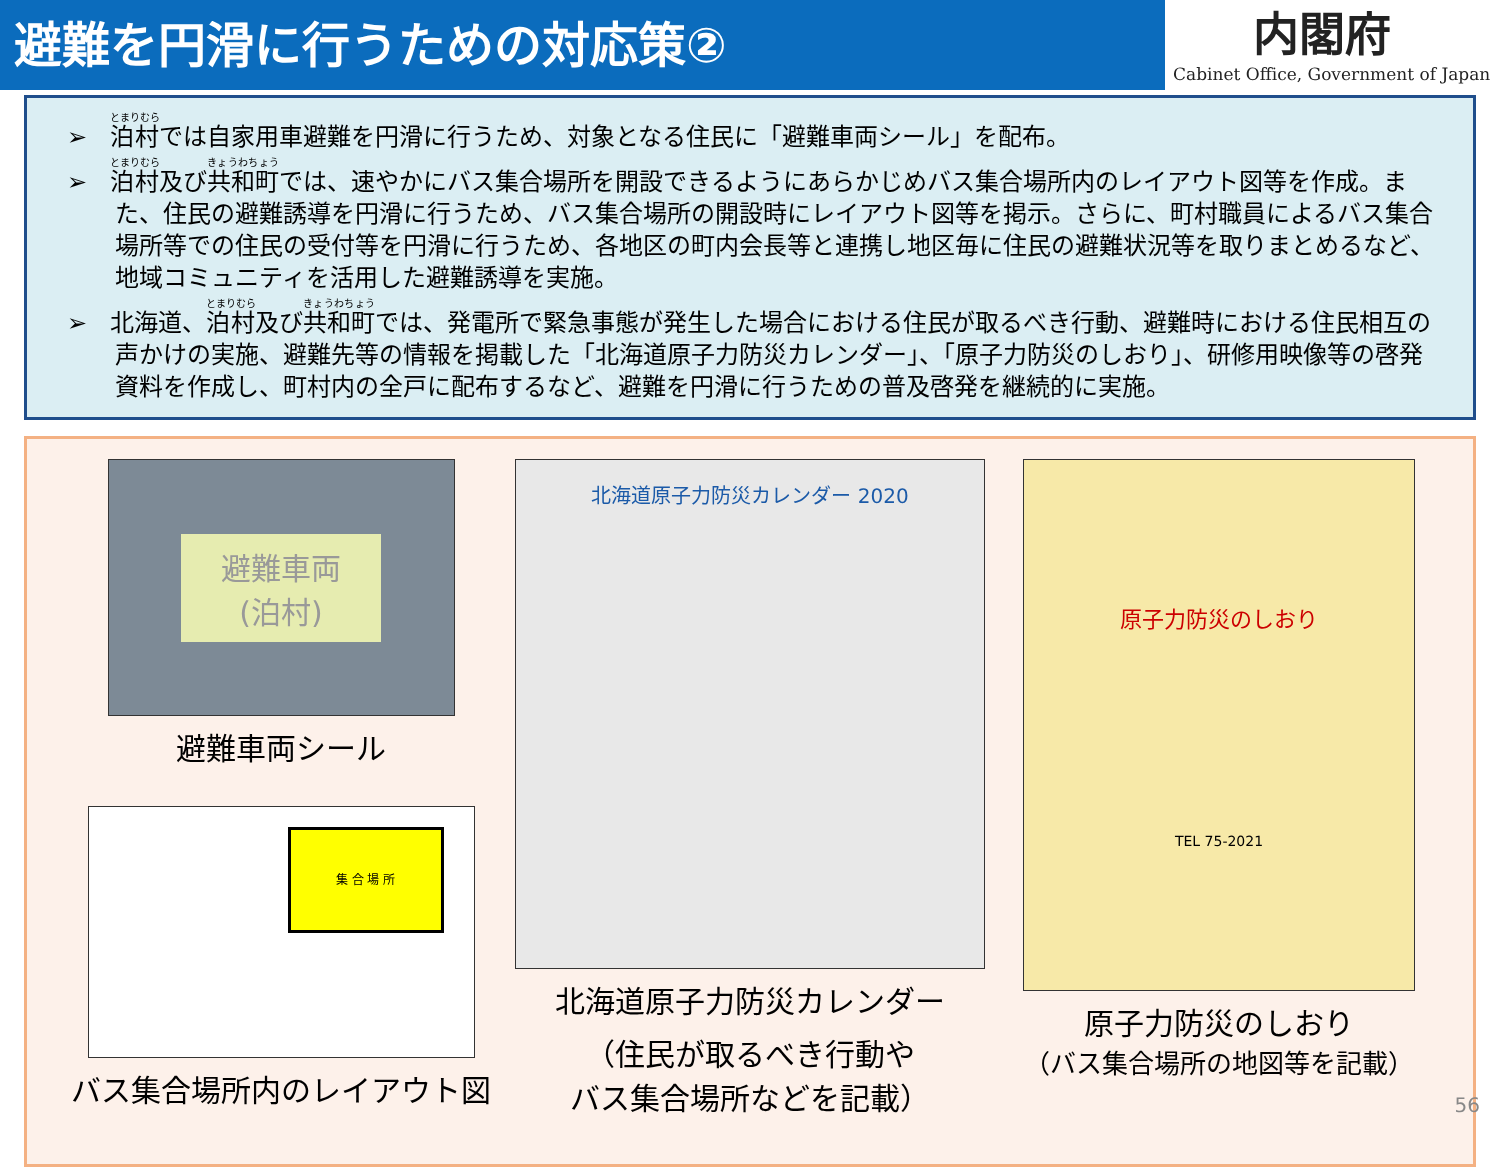避難を円滑に行うための対応策②
内閣府
Cabinet Office, Government of Japan
➢ 泊村では自家用車避難を円滑に行うため、対象となる住民に「避難車両シール」を配布。
➢ 泊村及び共和町では、速やかにバス集合場所を開設できるようにあらかじめバス集合場所内のレイアウト図等を作成。また、住民の避難誘導を円滑に行うため、バス集合場所の開設時にレイアウト図等を掲示。さらに、町村職員によるバス集合場所等での住民の受付等を円滑に行うため、各地区の町内会長等と連携し地区毎に住民の避難状況等を取りまとめるなど、地域コミュニティを活用した避難誘導を実施。
➢ 北海道、泊村及び共和町では、発電所で緊急事態が発生した場合における住民が取るべき行動、避難時における住民相互の声かけの実施、避難先等の情報を掲載した「北海道原子力防災カレンダー」、「原子力防災のしおり」、研修用映像等の啓発資料を作成し、町村内の全戸に配布するなど、避難を円滑に行うための普及啓発を継続的に実施。
避難車両
(泊村)
避難車両シール
集 合 場 所
バス集合場所内のレイアウト図
北海道原子力防災カレンダー 2020
北海道原子力防災カレンダー
（住民が取るべき行動や
バス集合場所などを記載）
原子力防災のしおり
TEL 75-2021
原子力防災のしおり
（バス集合場所の地図等を記載）
56